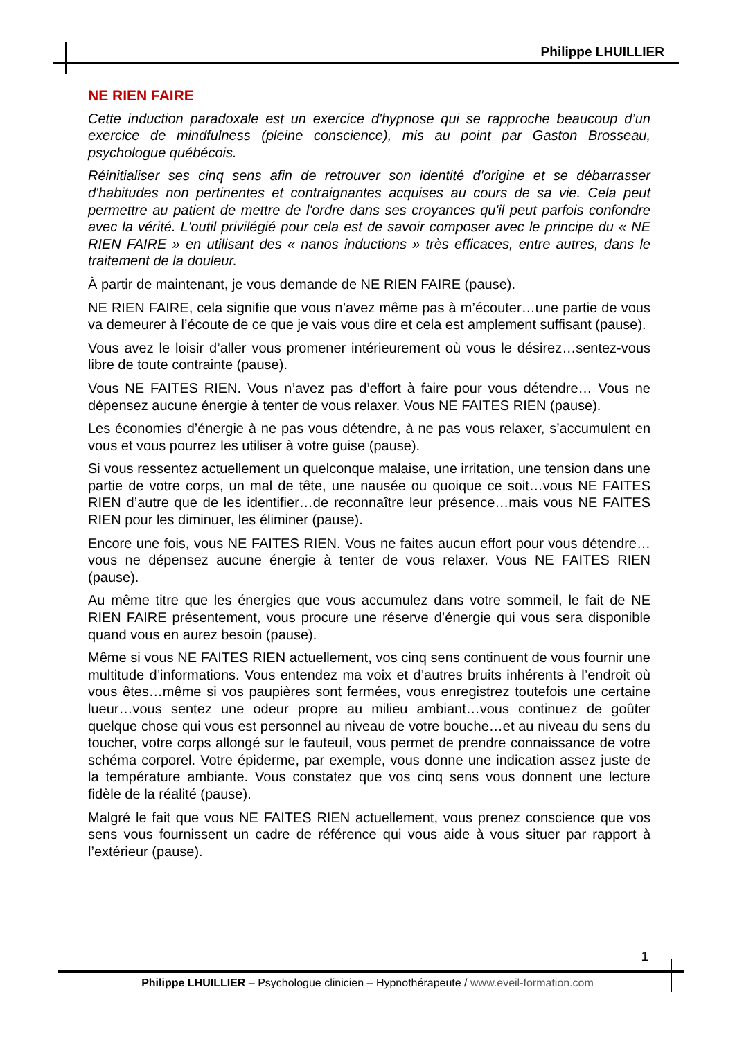Philippe LHUILLIER
NE RIEN FAIRE
Cette induction paradoxale est un exercice d'hypnose qui se rapproche beaucoup d’un exercice de mindfulness (pleine conscience), mis au point par Gaston Brosseau, psychologue québécois.
Réinitialiser ses cinq sens afin de retrouver son identité d'origine et se débarrasser d'habitudes non pertinentes et contraignantes acquises au cours de sa vie. Cela peut permettre au patient de mettre de l'ordre dans ses croyances qu'il peut parfois confondre avec la vérité. L'outil privilégié pour cela est de savoir composer avec le principe du « NE RIEN FAIRE » en utilisant des « nanos inductions » très efficaces, entre autres, dans le traitement de la douleur.
À partir de maintenant, je vous demande de NE RIEN FAIRE (pause).
NE RIEN FAIRE, cela signifie que vous n’avez même pas à m’écouter…une partie de vous va demeurer à l’écoute de ce que je vais vous dire et cela est amplement suffisant (pause).
Vous avez le loisir d’aller vous promener intérieurement où vous le désirez…sentez-vous libre de toute contrainte (pause).
Vous NE FAITES RIEN. Vous n’avez pas d’effort à faire pour vous détendre… Vous ne dépensez aucune énergie à tenter de vous relaxer. Vous NE FAITES RIEN (pause).
Les économies d’énergie à ne pas vous détendre, à ne pas vous relaxer, s’accumulent en vous et vous pourrez les utiliser à votre guise (pause).
Si vous ressentez actuellement un quelconque malaise, une irritation, une tension dans une partie de votre corps, un mal de tête, une nausée ou quoique ce soit…vous NE FAITES RIEN d’autre que de les identifier…de reconnaître leur présence…mais vous NE FAITES RIEN pour les diminuer, les éliminer (pause).
Encore une fois, vous NE FAITES RIEN. Vous ne faites aucun effort pour vous détendre…vous ne dépensez aucune énergie à tenter de vous relaxer. Vous NE FAITES RIEN (pause).
Au même titre que les énergies que vous accumulez dans votre sommeil, le fait de NE RIEN FAIRE présentement, vous procure une réserve d’énergie qui vous sera disponible quand vous en aurez besoin (pause).
Même si vous NE FAITES RIEN actuellement, vos cinq sens continuent de vous fournir une multitude d’informations. Vous entendez ma voix et d’autres bruits inhérents à l’endroit où vous êtes…même si vos paupières sont fermées, vous enregistrez toutefois une certaine lueur…vous sentez une odeur propre au milieu ambiant…vous continuez de goûter quelque chose qui vous est personnel au niveau de votre bouche…et au niveau du sens du toucher, votre corps allongé sur le fauteuil, vous permet de prendre connaissance de votre schéma corporel. Votre épiderme, par exemple, vous donne une indication assez juste de la température ambiante. Vous constatez que vos cinq sens vous donnent une lecture fidèle de la réalité (pause).
Malgré le fait que vous NE FAITES RIEN actuellement, vous prenez conscience que vos sens vous fournissent un cadre de référence qui vous aide à vous situer par rapport à l’extérieur (pause).
1
Philippe LHUILLIER – Psychologue clinicien – Hypnothérapeute / www.eveil-formation.com